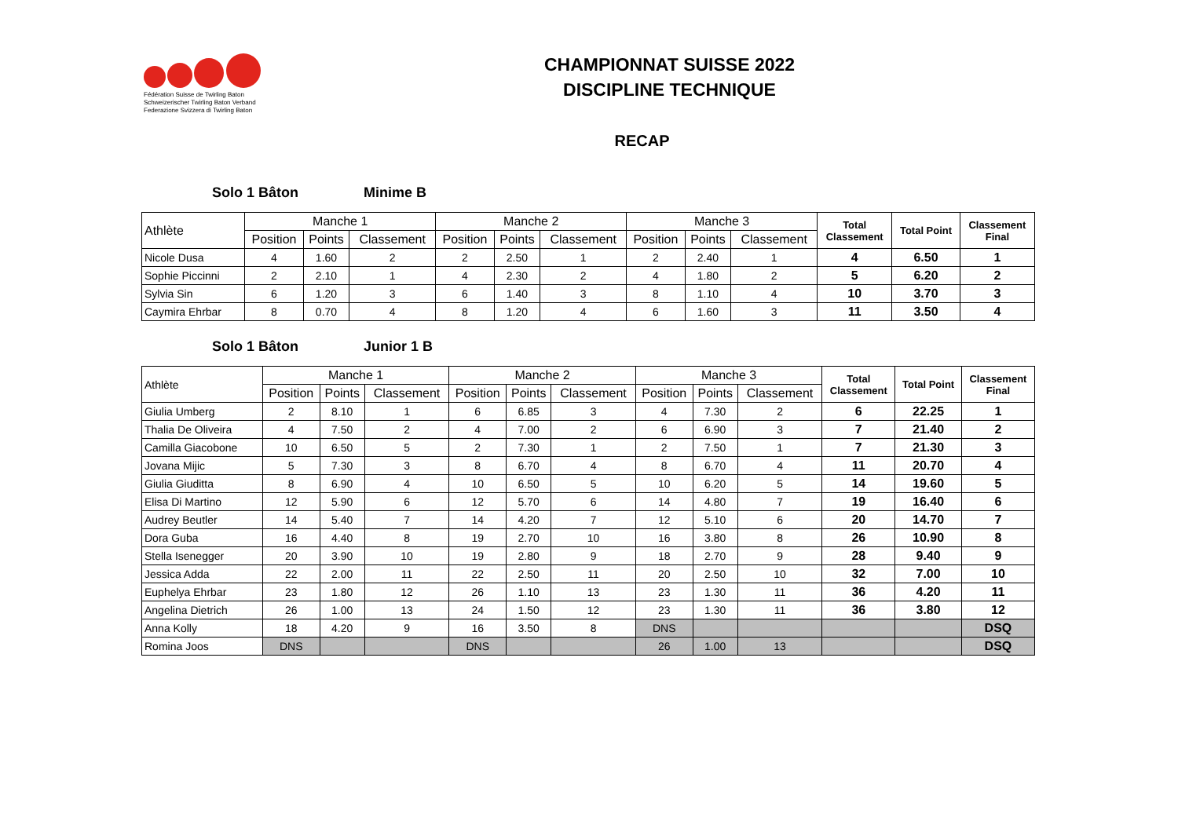Fédération Suisse de Twirling Baton
Schweizerischer Twirling Baton Verband
Federazione Svizzera di Twirling Baton
CHAMPIONNAT SUISSE 2022
DISCIPLINE TECHNIQUE
RECAP
Solo 1 Bâton Minime B
| Athlète | Manche 1 | | | Manche 2 | | | Manche 3 | | | Total Classement | Total Point | Classement Final |
| --- | --- | --- | --- | --- | --- | --- | --- | --- | --- | --- | --- | --- |
| | Position | Points | Classement | Position | Points | Classement | Position | Points | Classement | | | |
| Nicole Dusa | 4 | 1.60 | 2 | 2 | 2.50 | 1 | 2 | 2.40 | 1 | 4 | 6.50 | 1 |
| Sophie Piccinni | 2 | 2.10 | 1 | 4 | 2.30 | 2 | 4 | 1.80 | 2 | 5 | 6.20 | 2 |
| Sylvia Sin | 6 | 1.20 | 3 | 6 | 1.40 | 3 | 8 | 1.10 | 4 | 10 | 3.70 | 3 |
| Caymira Ehrbar | 8 | 0.70 | 4 | 8 | 1.20 | 4 | 6 | 1.60 | 3 | 11 | 3.50 | 4 |
Solo 1 Bâton Junior 1 B
| Athlète | Manche 1 | | | Manche 2 | | | Manche 3 | | | Total Classement | Total Point | Classement Final |
| --- | --- | --- | --- | --- | --- | --- | --- | --- | --- | --- | --- | --- |
| | Position | Points | Classement | Position | Points | Classement | Position | Points | Classement | | | |
| Giulia Umberg | 2 | 8.10 | 1 | 6 | 6.85 | 3 | 4 | 7.30 | 2 | 6 | 22.25 | 1 |
| Thalia De Oliveira | 4 | 7.50 | 2 | 4 | 7.00 | 2 | 6 | 6.90 | 3 | 7 | 21.40 | 2 |
| Camilla Giacobone | 10 | 6.50 | 5 | 2 | 7.30 | 1 | 2 | 7.50 | 1 | 7 | 21.30 | 3 |
| Jovana Mijic | 5 | 7.30 | 3 | 8 | 6.70 | 4 | 8 | 6.70 | 4 | 11 | 20.70 | 4 |
| Giulia Giuditta | 8 | 6.90 | 4 | 10 | 6.50 | 5 | 10 | 6.20 | 5 | 14 | 19.60 | 5 |
| Elisa Di Martino | 12 | 5.90 | 6 | 12 | 5.70 | 6 | 14 | 4.80 | 7 | 19 | 16.40 | 6 |
| Audrey Beutler | 14 | 5.40 | 7 | 14 | 4.20 | 7 | 12 | 5.10 | 6 | 20 | 14.70 | 7 |
| Dora Guba | 16 | 4.40 | 8 | 19 | 2.70 | 10 | 16 | 3.80 | 8 | 26 | 10.90 | 8 |
| Stella Isenegger | 20 | 3.90 | 10 | 19 | 2.80 | 9 | 18 | 2.70 | 9 | 28 | 9.40 | 9 |
| Jessica Adda | 22 | 2.00 | 11 | 22 | 2.50 | 11 | 20 | 2.50 | 10 | 32 | 7.00 | 10 |
| Euphelya Ehrbar | 23 | 1.80 | 12 | 26 | 1.10 | 13 | 23 | 1.30 | 11 | 36 | 4.20 | 11 |
| Angelina Dietrich | 26 | 1.00 | 13 | 24 | 1.50 | 12 | 23 | 1.30 | 11 | 36 | 3.80 | 12 |
| Anna Kolly | 18 | 4.20 | 9 | 16 | 3.50 | 8 | DNS | | | | | DSQ |
| Romina Joos | DNS | | | DNS | | | 26 | 1.00 | 13 | | | DSQ |